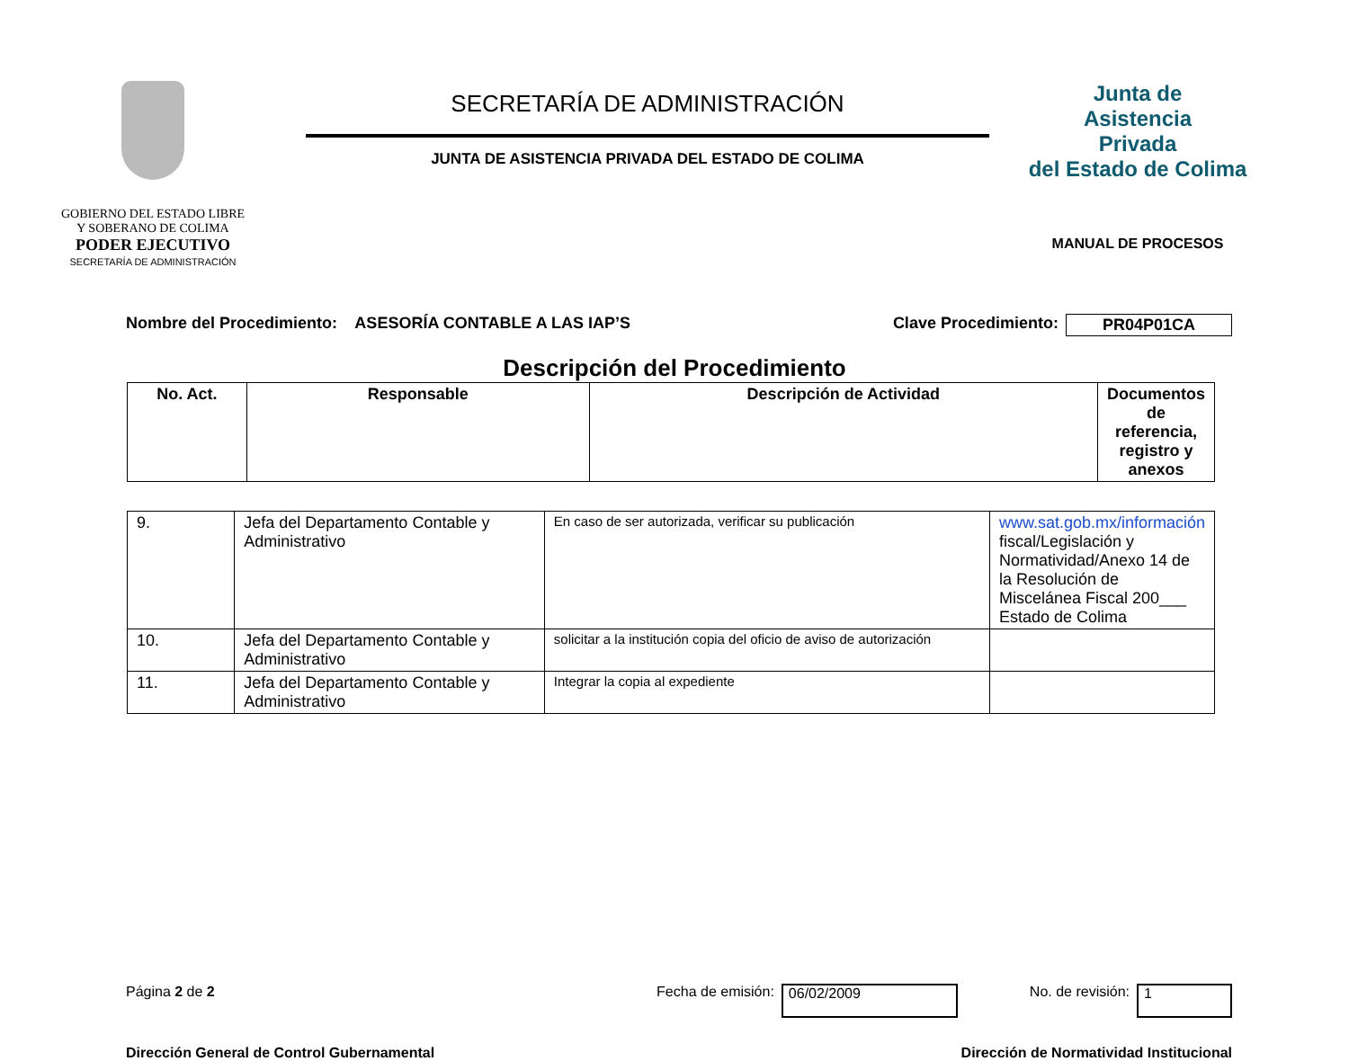GOBIERNO DEL ESTADO LIBRE
Y SOBERANO DE COLIMA
PODER EJECUTIVO
SECRETARÍA DE ADMINISTRACIÓN
SECRETARÍA DE ADMINISTRACIÓN
JUNTA DE ASISTENCIA PRIVADA DEL ESTADO DE COLIMA
Junta de
Asistencia
Privada
del Estado de Colima
MANUAL DE PROCESOS
Nombre del Procedimiento: ASESORÍA CONTABLE A LAS IAP’S Clave Procedimiento: PR04P01CA
Descripción del Procedimiento
| No. Act. | Responsable | Descripción de Actividad | Documentos de referencia, registro y anexos |
| --- | --- | --- | --- |
| 9. | Jefa del Departamento Contable y Administrativo | En caso de ser autorizada, verificar su publicación | www.sat.gob.mx/información fiscal/Legislación y Normatividad/Anexo 14 de la Resolución de Miscelánea Fiscal 200___ Estado de Colima |
| 10. | Jefa del Departamento Contable y Administrativo | solicitar a la institución copia del oficio de aviso de autorización | |
| 11. | Jefa del Departamento Contable y Administrativo | Integrar la copia al expediente | |
Página 2 de 2 Fecha de emisión: 06/02/2009 No. de revisión: 1
Dirección General de Control Gubernamental Dirección de Normatividad Institucional